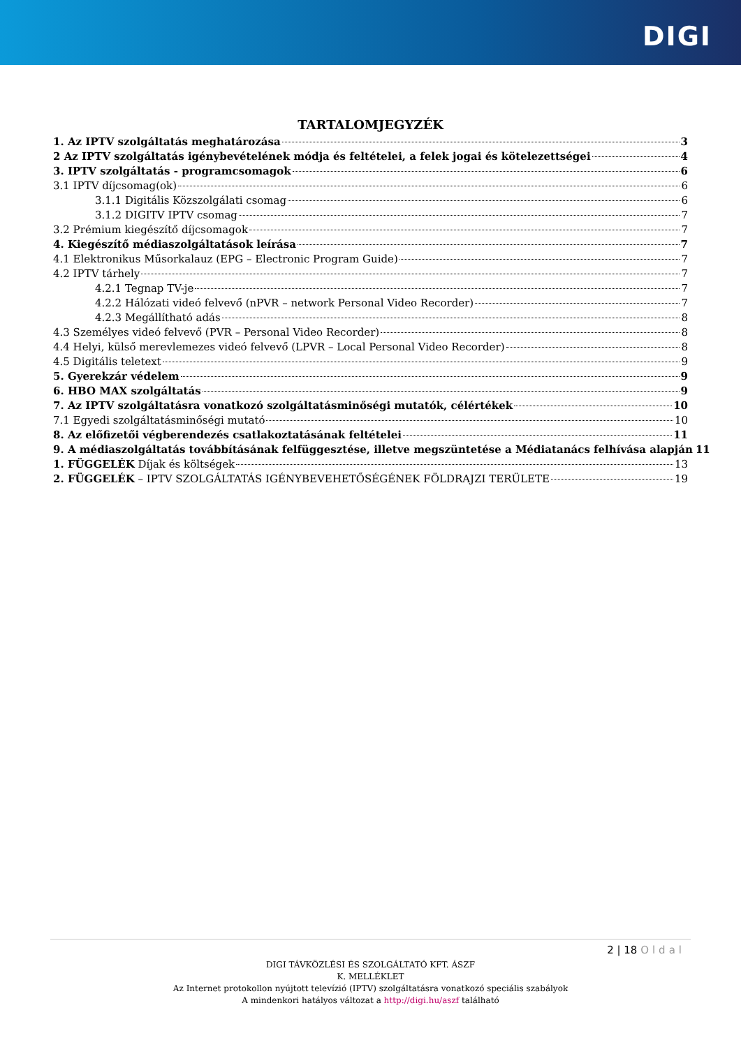DIGI
TARTALOMJEGYZÉK
1. Az IPTV szolgáltatás meghatározása 3
2 Az IPTV szolgáltatás igénybevételének módja és feltételei, a felek jogai és kötelezettségei 4
3. IPTV szolgáltatás - programcsomagok 6
3.1 IPTV díjcsomag(ok) 6
3.1.1 Digitális Közszolgálati csomag 6
3.1.2 DIGITV IPTV csomag 7
3.2 Prémium kiegészítő díjcsomagok 7
4. Kiegészítő médiaszolgáltatások leírása 7
4.1 Elektronikus Műsorkalauz (EPG – Electronic Program Guide) 7
4.2 IPTV tárhely 7
4.2.1 Tegnap TV-je 7
4.2.2 Hálózati videó felvevő (nPVR – network Personal Video Recorder) 7
4.2.3 Megállítható adás 8
4.3 Személyes videó felvevő (PVR – Personal Video Recorder) 8
4.4 Helyi, külső merevlemezes videó felvevő (LPVR – Local Personal Video Recorder) 8
4.5 Digitális teletext 9
5. Gyerekzár védelem 9
6. HBO MAX szolgáltatás 9
7. Az IPTV szolgáltatásra vonatkozó szolgáltatásminőségi mutatók, célértékek 10
7.1 Egyedi szolgáltatásminőségi mutató 10
8. Az előfizetői végberendezés csatlakoztatásának feltételei 11
9. A médiaszolgáltatás továbbításának felfüggesztése, illetve megszüntetése a Médiatanács felhívása alapján 11
1. FÜGGELÉK Díjak és költségek 13
2. FÜGGELÉK – IPTV SZOLGÁLTATÁS IGÉNYBEVEHETŐSÉGÉNEK FÖLDRAJZI TERÜLETE 19
2 | 18 Oldal
DIGI TÁVKÖZLÉSI ÉS SZOLGÁLTATÓ KFT. ÁSZF
K. MELLÉKLET
Az Internet protokollon nyújtott televízió (IPTV) szolgáltatásra vonatkozó speciális szabályok
A mindenkori hatályos változat a http://digi.hu/aszf található